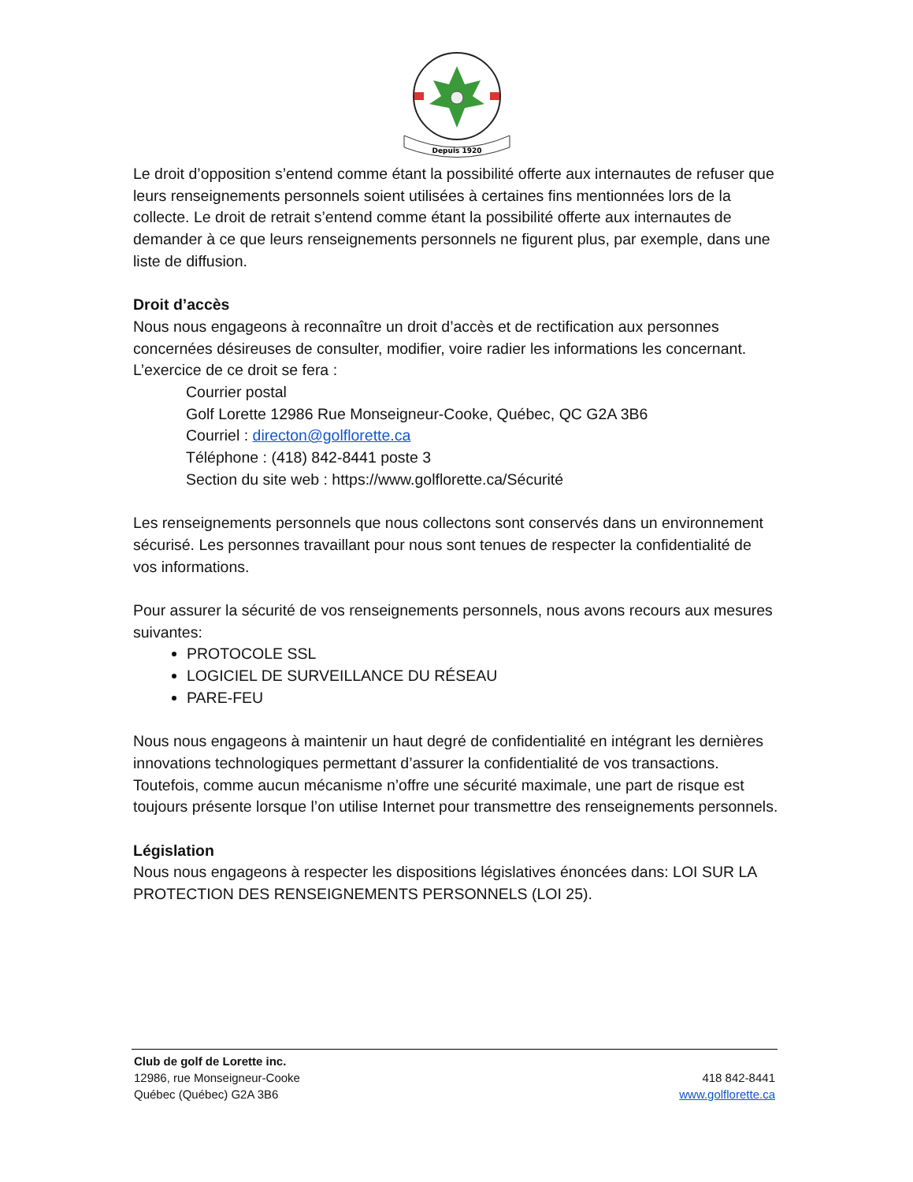Depuis 1920
Le droit d’opposition s’entend comme étant la possibilité offerte aux internautes de refuser que leurs renseignements personnels soient utilisées à certaines fins mentionnées lors de la collecte. Le droit de retrait s’entend comme étant la possibilité offerte aux internautes de demander à ce que leurs renseignements personnels ne figurent plus, par exemple, dans une liste de diffusion.
Droit d’accès
Nous nous engageons à reconnaître un droit d’accès et de rectification aux personnes concernées désireuses de consulter, modifier, voire radier les informations les concernant.
L’exercice de ce droit se fera :
Courrier postal
Golf Lorette 12986 Rue Monseigneur-Cooke, Québec, QC G2A 3B6
Courriel : directon@golflorette.ca
Téléphone : (418) 842-8441 poste 3
Section du site web : https://www.golflorette.ca/Sécurité
Les renseignements personnels que nous collectons sont conservés dans un environnement sécurisé. Les personnes travaillant pour nous sont tenues de respecter la confidentialité de vos informations.
Pour assurer la sécurité de vos renseignements personnels, nous avons recours aux mesures suivantes:
PROTOCOLE SSL
LOGICIEL DE SURVEILLANCE DU RÉSEAU
PARE-FEU
Nous nous engageons à maintenir un haut degré de confidentialité en intégrant les dernières innovations technologiques permettant d’assurer la confidentialité de vos transactions. Toutefois, comme aucun mécanisme n’offre une sécurité maximale, une part de risque est toujours présente lorsque l’on utilise Internet pour transmettre des renseignements personnels.
Législation
Nous nous engageons à respecter les dispositions législatives énoncées dans: LOI SUR LA PROTECTION DES RENSEIGNEMENTS PERSONNELS (LOI 25).
Club de golf de Lorette inc.
12986, rue Monseigneur-Cooke 418 842-8441
Québec (Québec) G2A 3B6 www.golflorette.ca